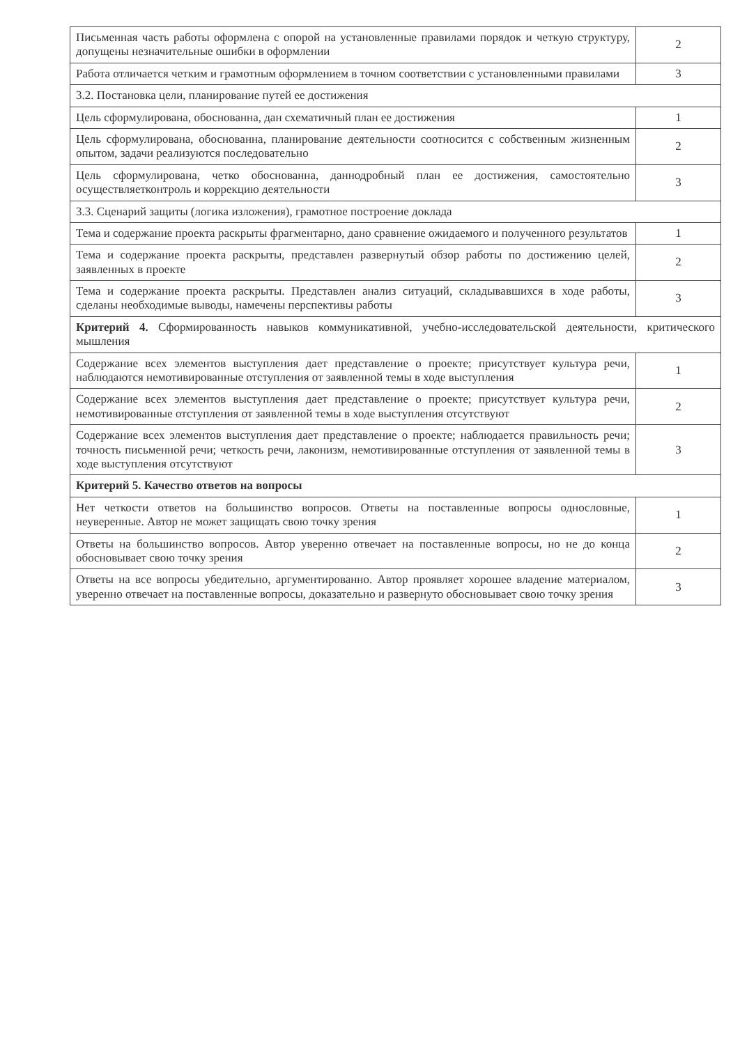| Письменная часть работы оформлена с опорой на установленные правилами порядок и четкую структуру, допущены незначительные ошибки в оформлении | 2 |
| Работа отличается четким и грамотным оформлением в точном соответствии с установленными правилами | 3 |
| 3.2. Постановка цели, планирование путей ее достижения | |
| Цель сформулирована, обоснованна, дан схематичный план ее достижения | 1 |
| Цель сформулирована, обоснованна, планирование деятельности соотносится с собственным жизненным опытом, задачи реализуются последовательно | 2 |
| Цель сформулирована, четко обоснованна, даннодробный план ее достижения, самостоятельно осуществляетконтроль и коррекцию деятельности | 3 |
| 3.3. Сценарий защиты (логика изложения), грамотное построение доклада | |
| Тема и содержание проекта раскрыты фрагментарно, дано сравнение ожидаемого и полученного результатов | 1 |
| Тема и содержание проекта раскрыты, представлен развернутый обзор работы по достижению целей, заявленных в проекте | 2 |
| Тема и содержание проекта раскрыты. Представлен анализ ситуаций, складывавшихся в ходе работы, сделаны необходимые выводы, намечены перспективы работы | 3 |
| Критерий 4. Сформированность навыков коммуникативной, учебно-исследовательской деятельности, критического мышления | |
| Содержание всех элементов выступления дает представление о проекте; присутствует культура речи, наблюдаются немотивированные отступления от заявленной темы в ходе выступления | 1 |
| Содержание всех элементов выступления дает представление о проекте; присутствует культура речи, немотивированные отступления от заявленной темы в ходе выступления отсутствуют | 2 |
| Содержание всех элементов выступления дает представление о проекте; наблюдается правильность речи; точность письменной речи; четкость речи, лаконизм, немотивированные отступления от заявленной темы в ходе выступления отсутствуют | 3 |
| Критерий 5. Качество ответов на вопросы | |
| Нет четкости ответов на большинство вопросов. Ответы на поставленные вопросы однословные, неуверенные. Автор не может защищать свою точку зрения | 1 |
| Ответы на большинство вопросов. Автор уверенно отвечает на поставленные вопросы, но не до конца обосновывает свою точку зрения | 2 |
| Ответы на все вопросы убедительно, аргументированно. Автор проявляет хорошее владение материалом, уверенно отвечает на поставленные вопросы, доказательно и развернуто обосновывает свою точку зрения | 3 |